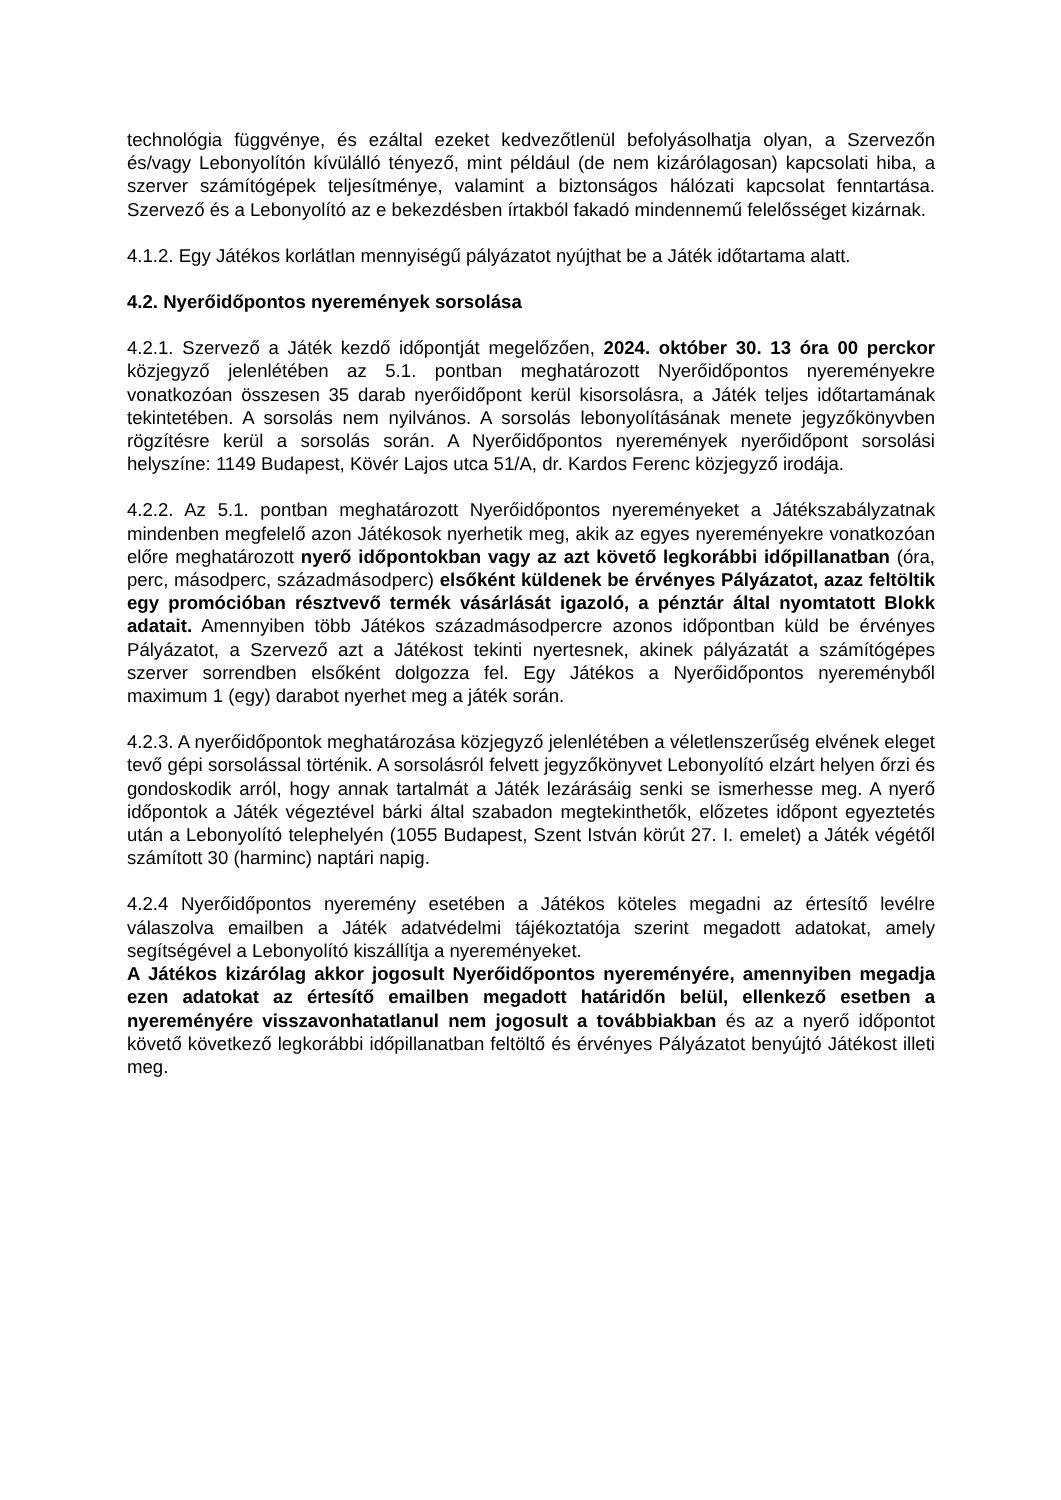technológia függvénye, és ezáltal ezeket kedvezőtlenül befolyásolhatja olyan, a Szervezőn és/vagy Lebonyolítón kívülálló tényező, mint például (de nem kizárólagosan) kapcsolati hiba, a szerver számítógépek teljesítménye, valamint a biztonságos hálózati kapcsolat fenntartása. Szervező és a Lebonyolító az e bekezdésben írtakból fakadó mindennemű felelősséget kizárnak.
4.1.2. Egy Játékos korlátlan mennyiségű pályázatot nyújthat be a Játék időtartama alatt.
4.2. Nyerőidőpontos nyeremények sorsolása
4.2.1. Szervező a Játék kezdő időpontját megelőzően, 2024. október 30. 13 óra 00 perckor közjegyző jelenlétében az 5.1. pontban meghatározott Nyerőidőpontos nyereményekre vonatkozóan összesen 35 darab nyerőidőpont kerül kisorsolásra, a Játék teljes időtartamának tekintetében. A sorsolás nem nyilvános. A sorsolás lebonyolításának menete jegyzőkönyvben rögzítésre kerül a sorsolás során. A Nyerőidőpontos nyeremények nyerőidőpont sorsolási helyszíne: 1149 Budapest, Kövér Lajos utca 51/A, dr. Kardos Ferenc közjegyző irodája.
4.2.2. Az 5.1. pontban meghatározott Nyerőidőpontos nyereményeket a Játékszabályzatnak mindenben megfelelő azon Játékosok nyerhetik meg, akik az egyes nyereményekre vonatkozóan előre meghatározott nyerő időpontokban vagy az azt követő legkorábbi időpillanatban (óra, perc, másodperc, századmásodperc) elsőként küldenek be érvényes Pályázatot, azaz feltöltik egy promócióban résztvevő termék vásárlását igazoló, a pénztár által nyomtatott Blokk adatait. Amennyiben több Játékos századmásodpercre azonos időpontban küld be érvényes Pályázatot, a Szervező azt a Játékost tekinti nyertesnek, akinek pályázatát a számítógépes szerver sorrendben elsőként dolgozza fel. Egy Játékos a Nyerőidőpontos nyereményből maximum 1 (egy) darabot nyerhet meg a játék során.
4.2.3. A nyerőidőpontok meghatározása közjegyző jelenlétében a véletlenszerűség elvének eleget tevő gépi sorsolással történik. A sorsolásról felvett jegyzőkönyvet Lebonyolító elzárt helyen őrzi és gondoskodik arról, hogy annak tartalmát a Játék lezárásáig senki se ismerhesse meg. A nyerő időpontok a Játék végeztével bárki által szabadon megtekinthetők, előzetes időpont egyeztetés után a Lebonyolító telephelyén (1055 Budapest, Szent István körút 27. I. emelet) a Játék végétől számított 30 (harminc) naptári napig.
4.2.4 Nyerőidőpontos nyeremény esetében a Játékos köteles megadni az értesítő levélre válaszolva emailben a Játék adatvédelmi tájékoztatója szerint megadott adatokat, amely segítségével a Lebonyolító kiszállítja a nyereményeket.
A Játékos kizárólag akkor jogosult Nyerőidőpontos nyereményére, amennyiben megadja ezen adatokat az értesítő emailben megadott határidőn belül, ellenkező esetben a nyereményére visszavonhatatlanul nem jogosult a továbbiakban és az a nyerő időpontot követő következő legkorábbi időpillanatban feltöltő és érvényes Pályázatot benyújtó Játékost illeti meg.